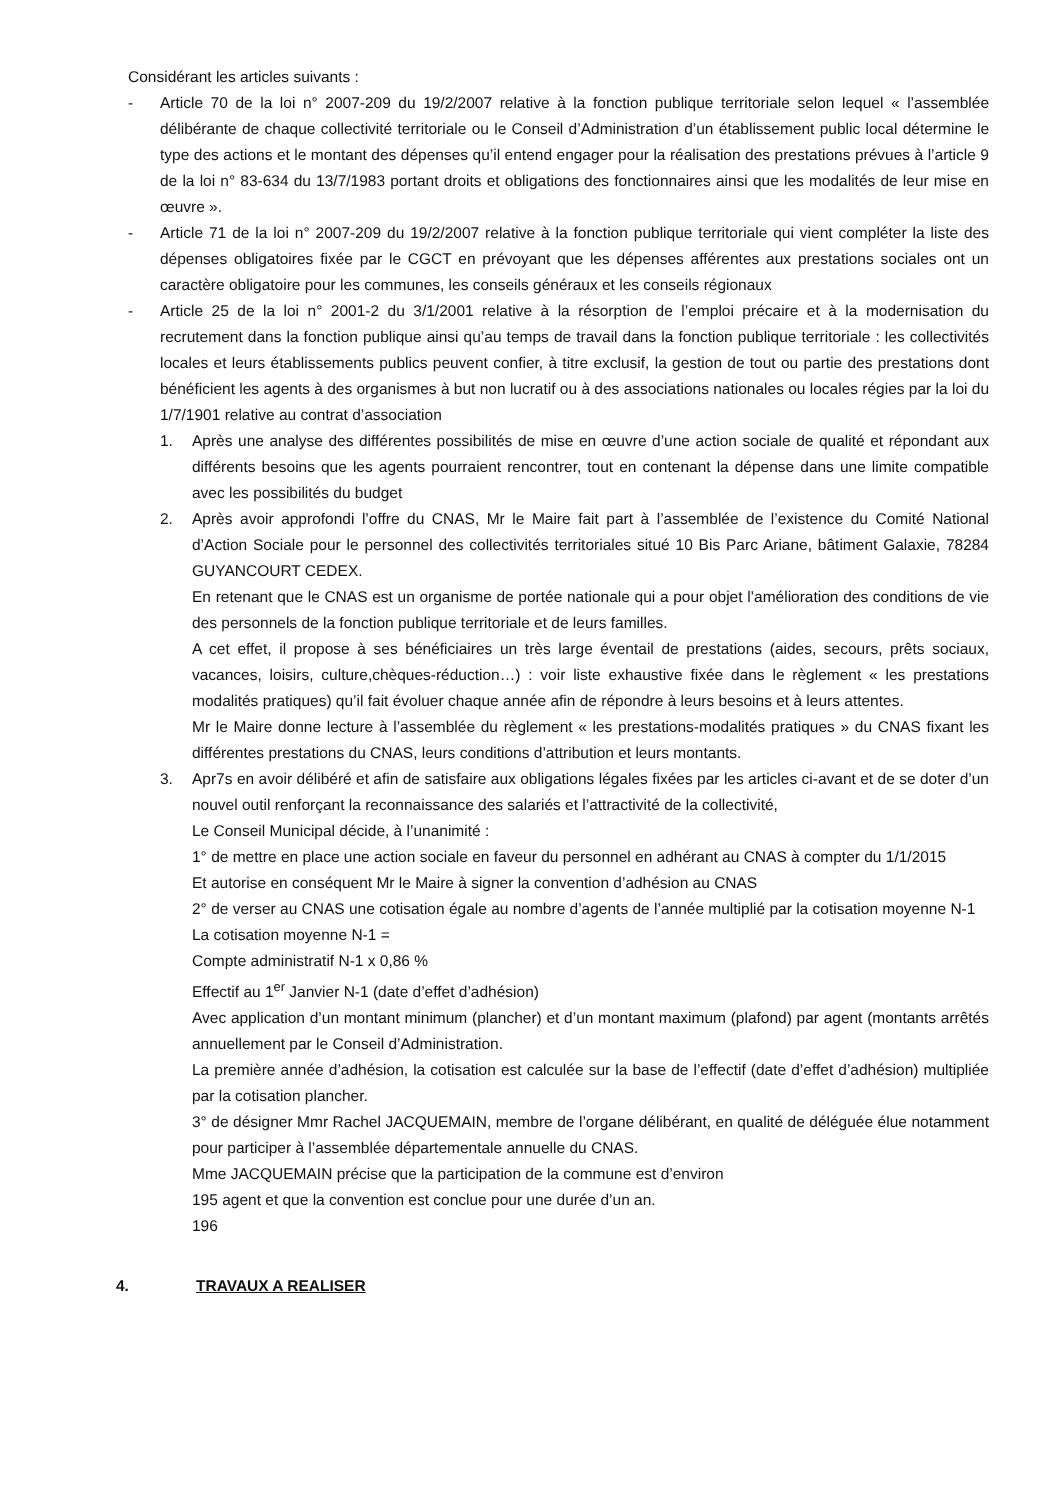Considérant les articles suivants :
- Article 70 de la loi n° 2007-209 du 19/2/2007 relative à la fonction publique territoriale selon lequel « l’assemblée délibérante de chaque collectivité territoriale ou le Conseil d’Administration d’un établissement public local détermine le type des actions et le montant des dépenses qu’il entend engager pour la réalisation des prestations prévues à l’article 9 de la loi n° 83-634 du 13/7/1983 portant droits et obligations des fonctionnaires ainsi que les modalités de leur mise en œuvre ».
- Article 71 de la loi n° 2007-209 du 19/2/2007 relative à la fonction publique territoriale qui vient compléter la liste des dépenses obligatoires fixée par le CGCT en prévoyant que les dépenses afférentes aux prestations sociales ont un caractère obligatoire pour les communes, les conseils généraux et les conseils régionaux
- Article 25 de la loi n° 2001-2 du 3/1/2001 relative à la résorption de l’emploi précaire et à la modernisation du recrutement dans la fonction publique ainsi qu’au temps de travail dans la fonction publique territoriale : les collectivités locales et leurs établissements publics peuvent confier, à titre exclusif, la gestion de tout ou partie des prestations dont bénéficient les agents à des organismes à but non lucratif ou à des associations nationales ou locales régies par la loi du 1/7/1901 relative au contrat d’association
1. Après une analyse des différentes possibilités de mise en œuvre d’une action sociale de qualité et répondant aux différents besoins que les agents pourraient rencontrer, tout en contenant la dépense dans une limite compatible avec les possibilités du budget
2. Après avoir approfondi l’offre du CNAS, Mr le Maire fait part à l’assemblée de l’existence du Comité National d’Action Sociale pour le personnel des collectivités territoriales situé 10 Bis Parc Ariane, bâtiment Galaxie, 78284 GUYANCOURT CEDEX.
En retenant que le CNAS est un organisme de portée nationale qui a pour objet l’amélioration des conditions de vie des personnels de la fonction publique territoriale et de leurs familles.
A cet effet, il propose à ses bénéficiaires un très large éventail de prestations (aides, secours, prêts sociaux, vacances, loisirs, culture,chèques-réduction…) : voir liste exhaustive fixée dans le règlement « les prestations modalités pratiques) qu’il fait évoluer chaque année afin de répondre à leurs besoins et à leurs attentes.
Mr le Maire donne lecture à l’assemblée du règlement « les prestations-modalités pratiques » du CNAS fixant les différentes prestations du CNAS, leurs conditions d’attribution et leurs montants.
3. Apr7s en avoir délibéré et afin de satisfaire aux obligations légales fixées par les articles ci-avant et de se doter d’un nouvel outil renforçant la reconnaissance des salariés et l’attractivité de la collectivité,
Le Conseil Municipal décide, à l’unanimité :
1° de mettre en place une action sociale en faveur du personnel en adhérant au CNAS à compter du 1/1/2015
Et autorise en conséquent Mr le Maire à signer la convention d’adhésion au CNAS
2° de verser au CNAS une cotisation égale au nombre d’agents de l’année multiplié par la cotisation moyenne N-1
La cotisation moyenne N-1 =
Compte administratif N-1 x 0,86 %
Effectif au 1<sup>er</sup> Janvier N-1 (date d’effet d’adhésion)
Avec application d’un montant minimum (plancher) et d’un montant maximum (plafond) par agent (montants arrêtés annuellement par le Conseil d’Administration.
La première année d’adhésion, la cotisation est calculée sur la base de l’effectif (date d’effet d’adhésion) multipliée par la cotisation plancher.
3° de désigner Mmr Rachel JACQUEMAIN, membre de l’organe délibérant, en qualité de déléguée élue notamment pour participer à l’assemblée départementale annuelle du CNAS.
Mme JACQUEMAIN précise que la participation de la commune est d’environ
195 agent et que la convention est conclue pour une durée d’un an.
196
4. TRAVAUX A REALISER